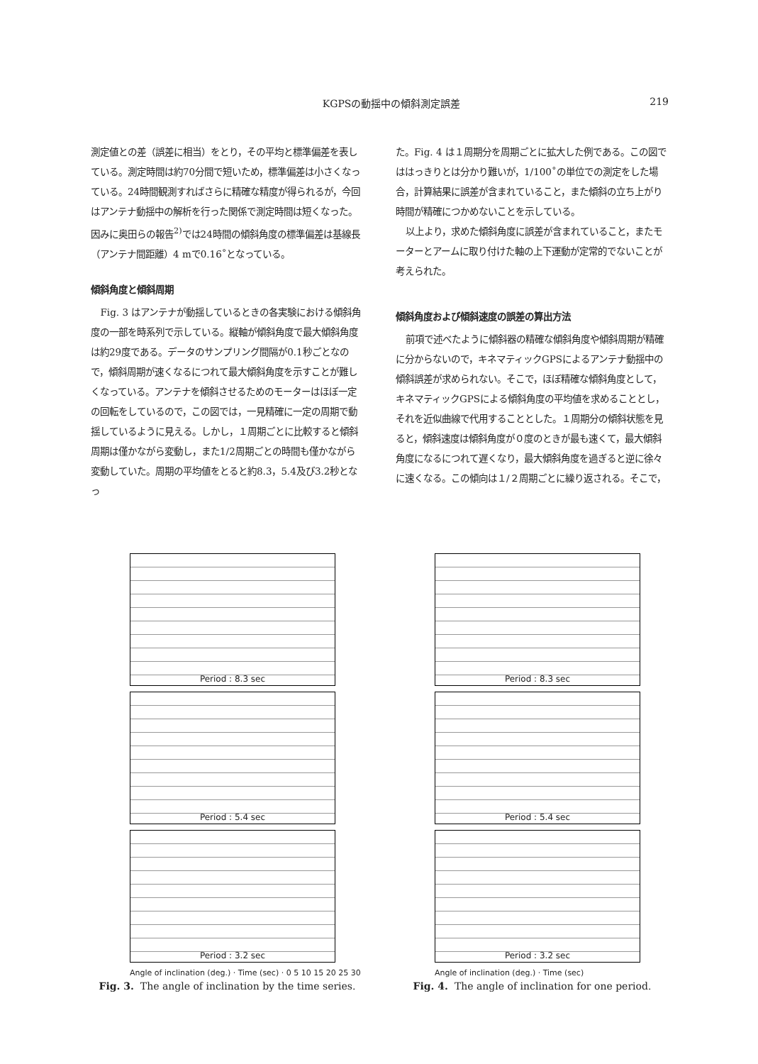KGPSの動揺中の傾斜測定誤差 219
測定値との差（誤差に相当）をとり，その平均と標準偏差を表している。測定時間は約70分間で短いため，標準偏差は小さくなっている。24時間観測すればさらに精確な精度が得られるが，今回はアンテナ動揺中の解析を行った関係で測定時間は短くなった。因みに奥田らの報告<sup>2)</sup>では24時間の傾斜角度の標準偏差は基線長（アンテナ間距離）4 mで0.16˚となっている。
傾斜角度と傾斜周期
Fig. 3 はアンテナが動揺しているときの各実験における傾斜角度の一部を時系列で示している。縦軸が傾斜角度で最大傾斜角度は約29度である。データのサンプリング間隔が0.1秒ごとなので，傾斜周期が速くなるにつれて最大傾斜角度を示すことが難しくなっている。アンテナを傾斜させるためのモーターはほぼ一定の回転をしているので，この図では，一見精確に一定の周期で動揺しているように見える。しかし，１周期ごとに比較すると傾斜周期は僅かながら変動し，また1/2周期ごとの時間も僅かながら変動していた。周期の平均値をとると約8.3，5.4及び3.2秒となっ
た。Fig. 4 は１周期分を周期ごとに拡大した例である。この図でははっきりとは分かり難いが，1/100˚の単位での測定をした場合，計算結果に誤差が含まれていること，また傾斜の立ち上がり時間が精確につかめないことを示している。
以上より，求めた傾斜角度に誤差が含まれていること，またモーターとアームに取り付けた軸の上下運動が定常的でないことが考えられた。
傾斜角度および傾斜速度の誤差の算出方法
前項で述べたように傾斜器の精確な傾斜角度や傾斜周期が精確に分からないので，キネマティックGPSによるアンテナ動揺中の傾斜誤差が求められない。そこで，ほぼ精確な傾斜角度として，キネマティックGPSによる傾斜角度の平均値を求めることとし，それを近似曲線で代用することとした。１周期分の傾斜状態を見ると，傾斜速度は傾斜角度が０度のときが最も速くて，最大傾斜角度になるにつれて遅くなり，最大傾斜角度を過ぎると逆に徐々に速くなる。この傾向は１/２周期ごとに繰り返される。そこで，
Period : 8.3 sec
Period : 5.4 sec
Period : 3.2 sec
Angle of inclination (deg.) · Time (sec) · 0 5 10 15 20 25 30
Fig. 3. The angle of inclination by the time series.
Period : 8.3 sec
Period : 5.4 sec
Period : 3.2 sec
Angle of inclination (deg.) · Time (sec)
Fig. 4. The angle of inclination for one period.